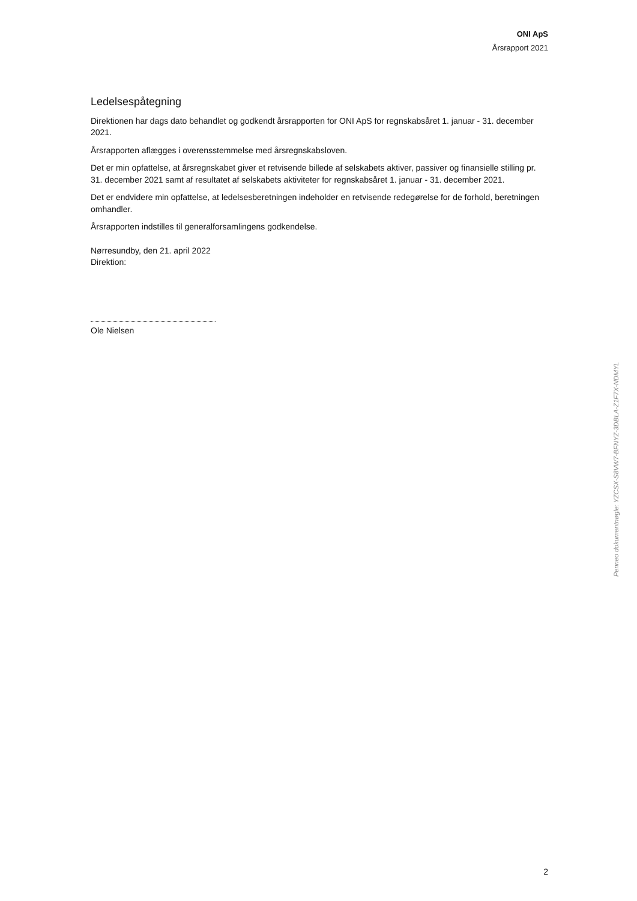ONI ApS
Årsrapport 2021
Ledelsespåtegning
Direktionen har dags dato behandlet og godkendt årsrapporten for ONI ApS for regnskabsåret 1. januar - 31. december 2021.
Årsrapporten aflægges i overensstemmelse med årsregnskabsloven.
Det er min opfattelse, at årsregnskabet giver et retvisende billede af selskabets aktiver, passiver og finansielle stilling pr. 31. december 2021 samt af resultatet af selskabets aktiviteter for regnskabsåret 1. januar - 31. december 2021.
Det er endvidere min opfattelse, at ledelsesberetningen indeholder en retvisende redegørelse for de forhold, beretningen omhandler.
Årsrapporten indstilles til generalforsamlingens godkendelse.
Nørresundby, den 21. april 2022
Direktion:
Ole Nielsen
Penneo dokumentnøgle: YZCSX-S8VW7-BFNYZ-3DBLA-Z1F7X-NDMYL
2